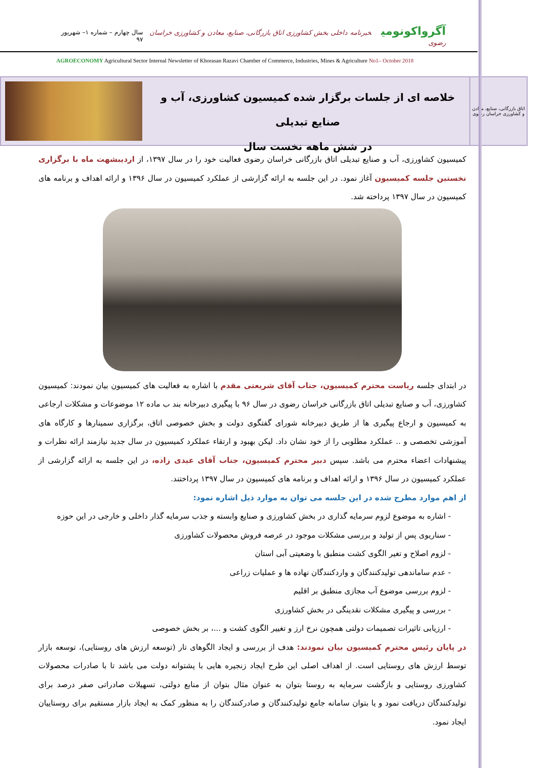آگرواکونومی خبرنامه داخلی بخش کشاورزی اتاق بازرگانی، صنایع، معادن و کشاورزی خراسان رضوی
سال چهارم – شماره ۱– شهریور ۹۷
AGROECONOMY Agricultural Sector Internal Newsletter of Khorasan Razavi Chamber of Commerce, Industries, Mines & Agriculture No1– October 2018
اتاق بازرگانی، صنایع، معادن و کشاورزی خراسان رضوی
خلاصه ای از جلسات برگزار شده کمیسیون کشاورزی، آب و صنایع تبدیلی
در شش ماهه نخست سال
کمیسیون کشاورزی، آب و صنایع تبدیلی اتاق بازرگانی خراسان رضوی فعالیت خود را در سال ۱۳۹۷، از اردیبشهت ماه با برگزاری نخستین جلسه کمیسیون آغاز نمود. در این جلسه به ارائه گزارشی از عملکرد کمیسیون در سال ۱۳۹۶ و ارائه اهداف و برنامه های کمیسیون در سال ۱۳۹۷ پرداخته شد.
در ابتدای جلسه ریاست محترم کمیسیون، جناب آقای شریعتی مقدم با اشاره به فعالیت های کمیسیون بیان نمودند: کمیسیون کشاورزی، آب و صنایع تبدیلی اتاق بازرگانی خراسان رضوی در سال ۹۶ با پیگیری دبیرخانه بند ب ماده ۱۲ موضوعات و مشکلات ارجاعی به کمیسیون و ارجاع پیگیری ها از طریق دبیرخانه شورای گفتگوی دولت و بخش خصوصی اتاق، برگزاری سمینارها و کارگاه های آموزشی تخصصی و .. عملکرد مطلوبی را از خود نشان داد. لیکن بهبود و ارتقاء عملکرد کمیسیون در سال جدید نیازمند ارائه نظرات و پیشنهادات اعضاء محترم می باشد. سپس دبیر محترم کمیسیون، جناب آقای عیدی زاده، در این جلسه به ارائه گزارشی از عملکرد کمیسیون در سال ۱۳۹۶ و ارائه اهداف و برنامه های کمیسیون در سال ۱۳۹۷ پرداختند.
از اهم موارد مطرح شده در این جلسه می توان به موارد ذیل اشاره نمود:
- اشاره به موضوع لزوم سرمایه گذاری در بخش کشاورزی و صنایع وابسته و جذب سرمایه گذار داخلی و خارجی در این حوزه
- سناریوی پس از تولید و بررسی مشکلات موجود در عرصه فروش محصولات کشاورزی
- لزوم اصلاح و تغیر الگوی کشت منطبق با وضعیتی آبی استان
- عدم ساماندهی تولیدکنندگان و واردکنندگان نهاده ها و عملیات زراعی
- لزوم بررسی موضوع آب مجازی منطبق بر اقلیم
- بررسی و پیگیری مشکلات نقدینگی در بخش کشاورزی
- ارزیابی تاثیرات تصمیمات دولتی همچون نرخ ارز و تغییر الگوی کشت و ...، بر بخش خصوصی
در پایان رئیس محترم کمیسیون بیان نمودند: هدف از بررسی و ایجاد الگوهای تار (توسعه ارزش های روستایی)، توسعه بازار توسط ارزش های روستایی است. از اهداف اصلی این طرح ایجاد زنجیره هایی با پشتوانه دولت می باشد تا با صادرات محصولات کشاورزی روستایی و بازگشت سرمایه به روستا بتوان به عنوان مثال بتوان از منابع دولتی، تسهیلات صادراتی صفر درصد برای تولیدکنندگان دریافت نمود و یا بتوان سامانه جامع تولیدکنندگان و صادرکنندگان را به منظور کمک به ایجاد بازار مستقیم برای روستاییان ایجاد نمود.